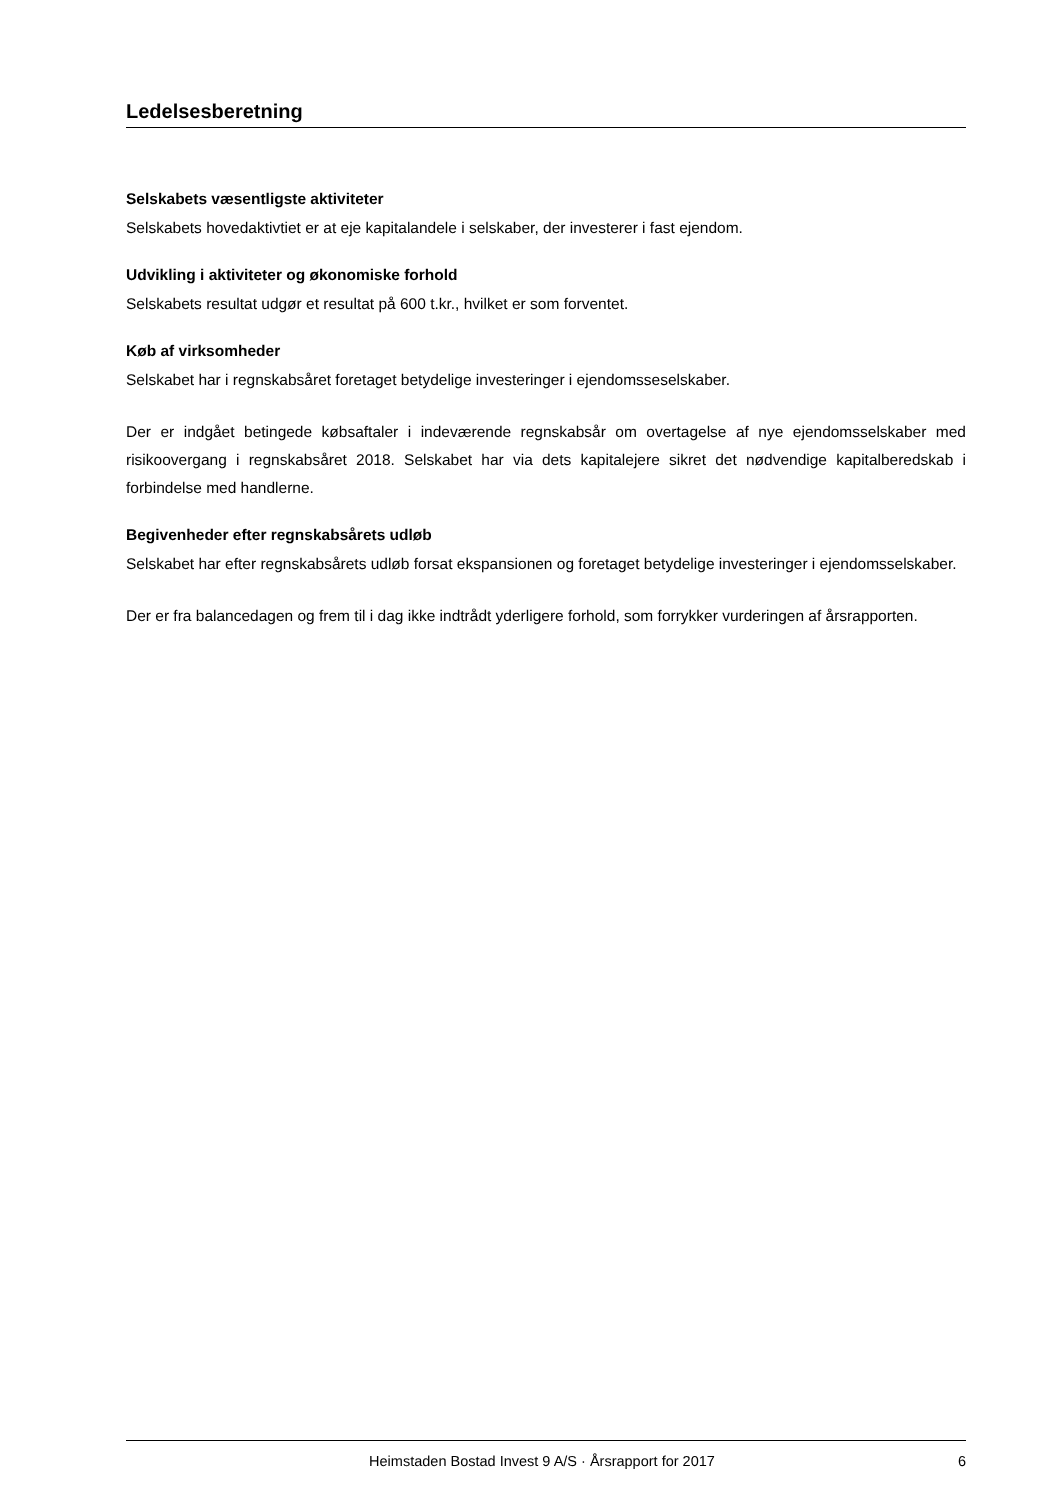Ledelsesberetning
Selskabets væsentligste aktiviteter
Selskabets hovedaktivtiet er at eje kapitalandele i selskaber, der investerer i fast ejendom.
Udvikling i aktiviteter og økonomiske forhold
Selskabets resultat udgør et resultat på 600 t.kr., hvilket er som forventet.
Køb af virksomheder
Selskabet har i regnskabsåret foretaget betydelige investeringer i ejendomsseselskaber.
Der er indgået betingede købsaftaler i indeværende regnskabsår om overtagelse af nye ejendomsselskaber med risikoovergang i regnskabsåret 2018. Selskabet har via dets kapitalejere sikret det nødvendige kapitalberedskab i forbindelse med handlerne.
Begivenheder efter regnskabsårets udløb
Selskabet har efter regnskabsårets udløb forsat ekspansionen og foretaget betydelige investeringer i ejendomsselskaber.
Der er fra balancedagen og frem til i dag ikke indtrådt yderligere forhold, som forrykker vurderingen af årsrapporten.
Heimstaden Bostad Invest 9 A/S · Årsrapport for 2017 6